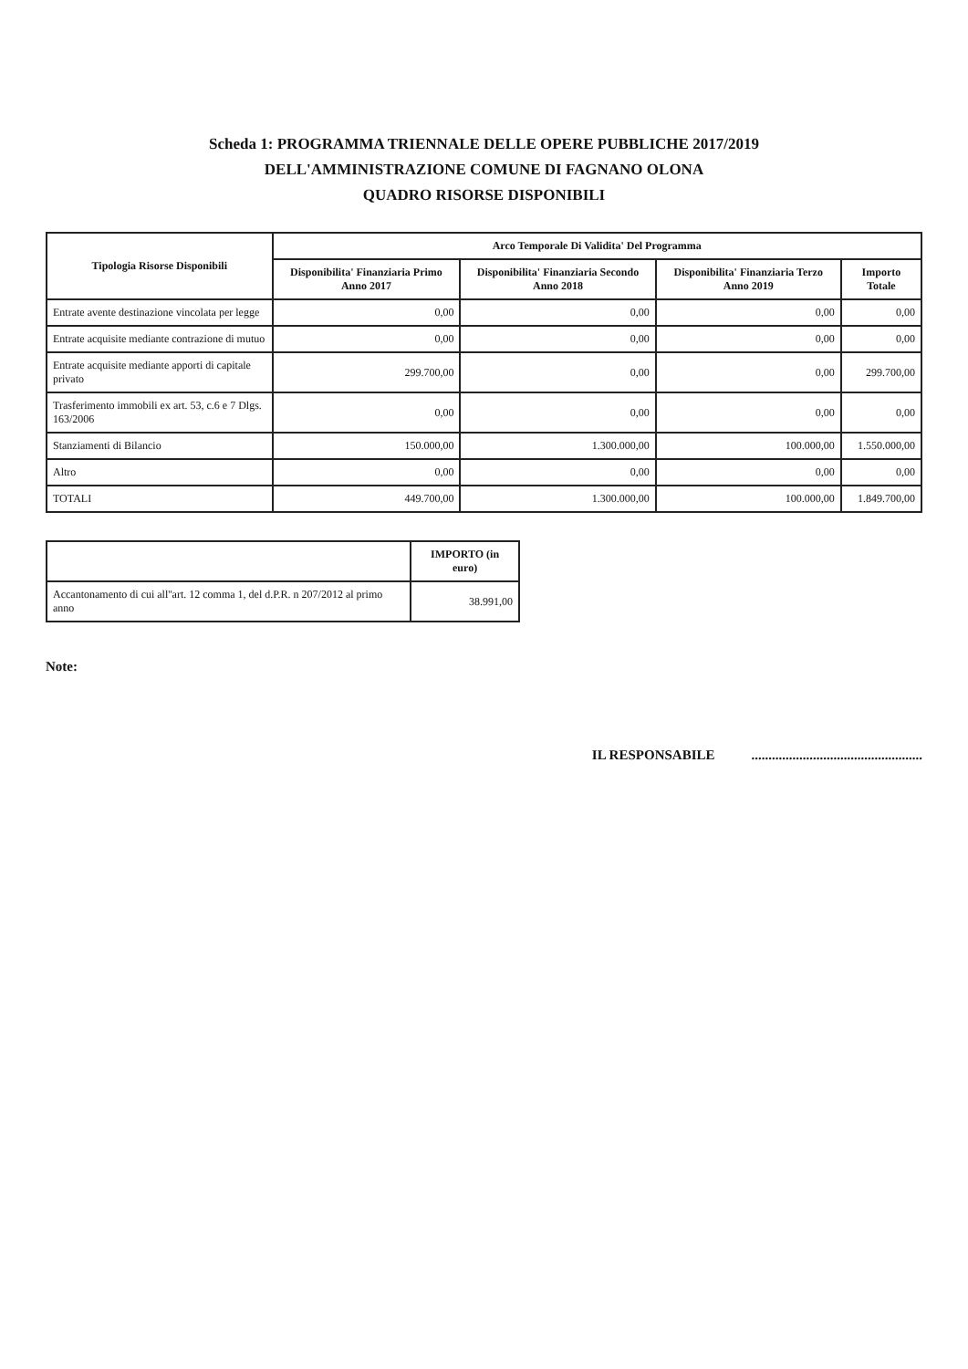Scheda 1: PROGRAMMA TRIENNALE DELLE OPERE PUBBLICHE 2017/2019
DELL'AMMINISTRAZIONE COMUNE DI FAGNANO OLONA
QUADRO RISORSE DISPONIBILI
| Tipologia Risorse Disponibili | Arco Temporale Di Validita' Del Programma | | | |
| --- | --- | --- | --- | --- |
| | Disponibilita' Finanziaria Primo Anno 2017 | Disponibilita' Finanziaria Secondo Anno 2018 | Disponibilita' Finanziaria Terzo Anno 2019 | Importo Totale |
| Entrate avente destinazione vincolata per legge | 0,00 | 0,00 | 0,00 | 0,00 |
| Entrate acquisite mediante contrazione di mutuo | 0,00 | 0,00 | 0,00 | 0,00 |
| Entrate acquisite mediante apporti di capitale privato | 299.700,00 | 0,00 | 0,00 | 299.700,00 |
| Trasferimento immobili ex art. 53, c.6 e 7 Dlgs. 163/2006 | 0,00 | 0,00 | 0,00 | 0,00 |
| Stanziamenti di Bilancio | 150.000,00 | 1.300.000,00 | 100.000,00 | 1.550.000,00 |
| Altro | 0,00 | 0,00 | 0,00 | 0,00 |
| TOTALI | 449.700,00 | 1.300.000,00 | 100.000,00 | 1.849.700,00 |
| | IMPORTO (in euro) |
| Accantonamento di cui all''art. 12 comma 1, del d.P.R. n 207/2012 al primo anno | 38.991,00 |
Note:
IL RESPONSABILE..................................................